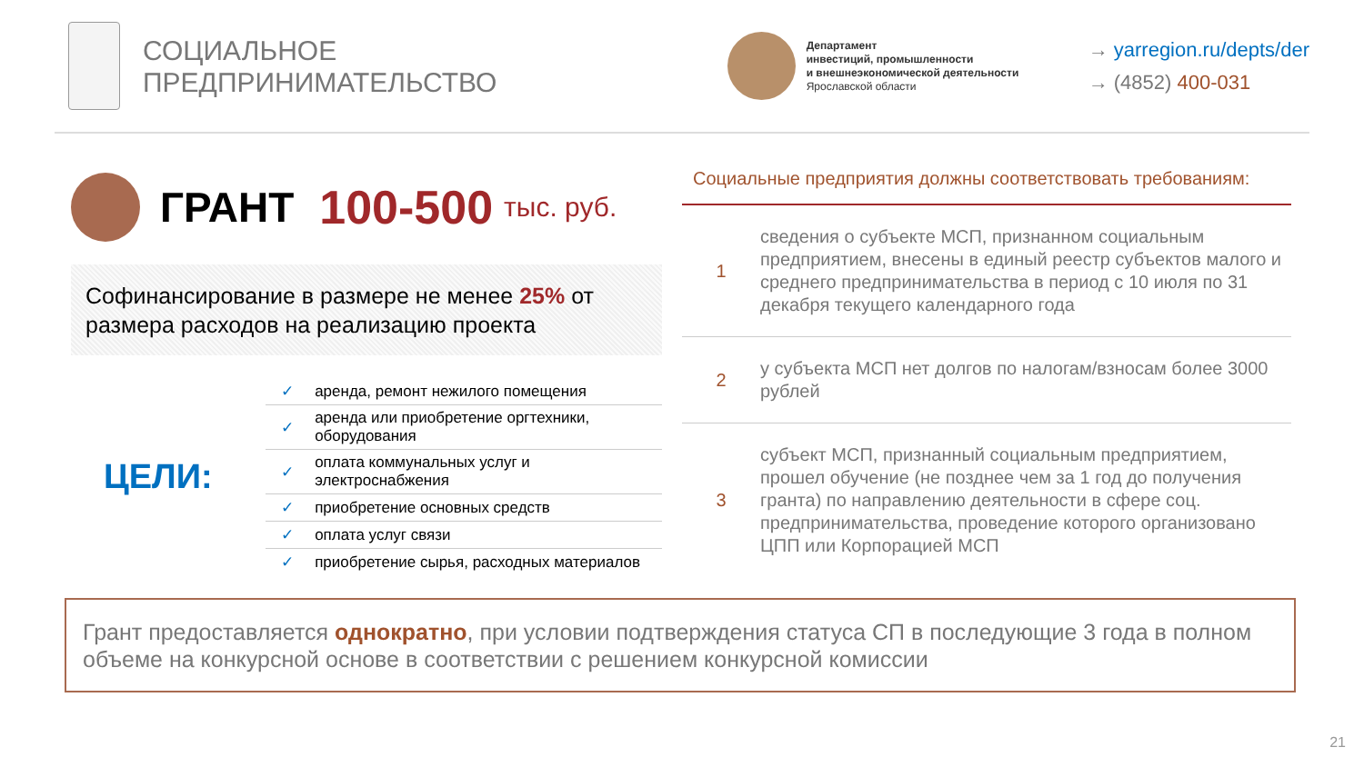СОЦИАЛЬНОЕ
ПРЕДПРИНИМАТЕЛЬСТВО
Департамент
инвестиций, промышленности
и внешнеэкономической деятельности
Ярославской области
→ yarregion.ru/depts/der
→ (4852) 400-031
ГРАНТ 100-500 тыс. руб.
Софинансирование в размере не менее 25% от размера расходов на реализацию проекта
ЦЕЛИ:
| ✓ | аренда, ремонт нежилого помещения |
| ✓ | аренда или приобретение оргтехники, оборудования |
| ✓ | оплата коммунальных услуг и электроснабжения |
| ✓ | приобретение основных средств |
| ✓ | оплата услуг связи |
| ✓ | приобретение сырья, расходных материалов |
Социальные предприятия должны соответствовать требованиям:
| 1 | сведения о субъекте МСП, признанном социальным предприятием, внесены в единый реестр субъектов малого и среднего предпринимательства в период с 10 июля по 31 декабря текущего календарного года |
| 2 | у субъекта МСП нет долгов по налогам/взносам более 3000 рублей |
| 3 | субъект МСП, признанный социальным предприятием, прошел обучение (не позднее чем за 1 год до получения гранта) по направлению деятельности в сфере соц. предпринимательства, проведение которого организовано ЦПП или Корпорацией МСП |
Грант предоставляется однократно, при условии подтверждения статуса СП в последующие 3 года в полном объеме на конкурсной основе в соответствии с решением конкурсной комиссии
21